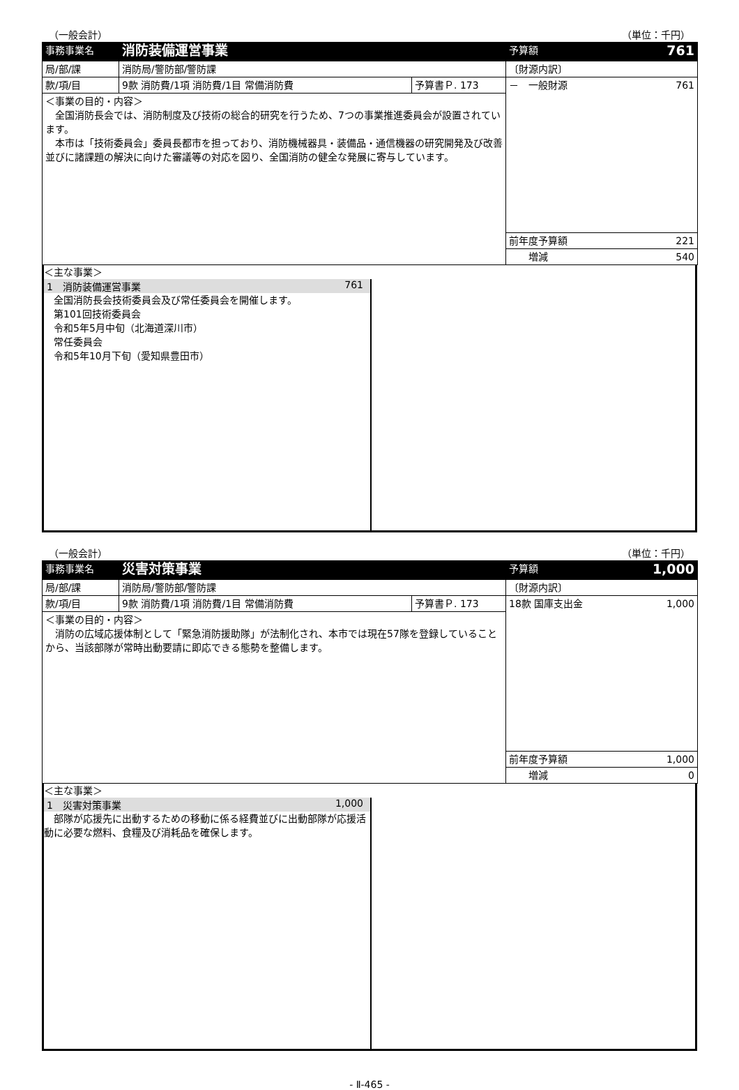（一般会計） （単位：千円）
| 事務事業名 | 消防装備運営事業 | | 予算額 761 |
| 局/部/課 | 消防局/警防部/警防課 | | 〔財源内訳〕 |
| 款/項/目 | 9款 消防費/1項 消防費/1目 常備消防費 | 予算書Ｐ. 173 | － 一般財源 761 |
| ＜事業の目的・内容＞ 全国消防長会では、消防制度及び技術の総合的研究を行うため、7つの事業推進委員会が設置されています。 本市は「技術委員会」委員長都市を担っており、消防機械器具・装備品・通信機器の研究開発及び改善並びに諸課題の解決に向けた審議等の対応を図り、全国消防の健全な発展に寄与しています。 | | | |
| | | | 前年度予算額 221 |
| | | | 増減 540 |
＜主な事業＞
1　消防装備運営事業 761
　全国消防長会技術委員会及び常任委員会を開催します。
　第101回技術委員会
　令和5年5月中旬（北海道深川市）
　常任委員会
　令和5年10月下旬（愛知県豊田市）
（一般会計） （単位：千円）
| 事務事業名 | 災害対策事業 | | 予算額 1,000 |
| 局/部/課 | 消防局/警防部/警防課 | | 〔財源内訳〕 |
| 款/項/目 | 9款 消防費/1項 消防費/1目 常備消防費 | 予算書Ｐ. 173 | 18款 国庫支出金 1,000 |
| ＜事業の目的・内容＞ 消防の広域応援体制として「緊急消防援助隊」が法制化され、本市では現在57隊を登録していることから、当該部隊が常時出動要請に即応できる態勢を整備します。 | | | |
| | | | 前年度予算額 1,000 |
| | | | 増減 0 |
＜主な事業＞
1　災害対策事業 1,000
　部隊が応援先に出動するための移動に係る経費並びに出動部隊が応援活動に必要な燃料、食糧及び消耗品を確保します。
- Ⅱ-465 -